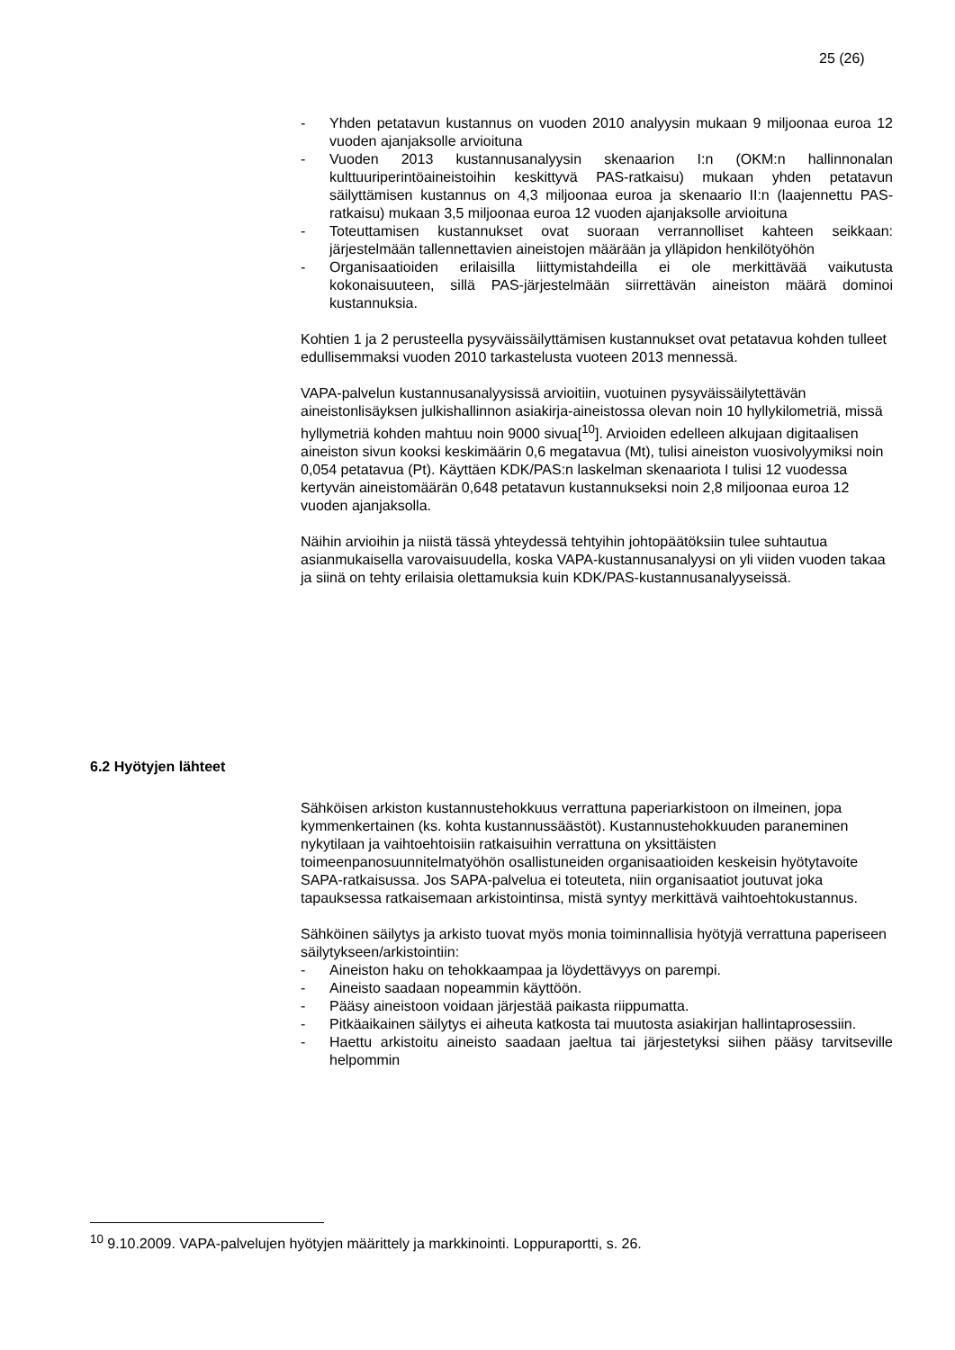25 (26)
- Yhden petatavun kustannus on vuoden 2010 analyysin mukaan 9 miljoonaa euroa 12 vuoden ajanjaksolle arvioituna
- Vuoden 2013 kustannusanalyysin skenaarion I:n (OKM:n hallinnonalan kulttuuriperintöaineistoihin keskittyvä PAS-ratkaisu) mukaan yhden petatavun säilyttämisen kustannus on 4,3 miljoonaa euroa ja skenaario II:n (laajennettu PAS-ratkaisu) mukaan 3,5 miljoonaa euroa 12 vuoden ajanjaksolle arvioituna
- Toteuttamisen kustannukset ovat suoraan verrannolliset kahteen seikkaan: järjestelmään tallennettavien aineistojen määrään ja ylläpidon henkilötyöhön
- Organisaatioiden erilaisilla liittymistahdeilla ei ole merkittävää vaikutusta kokonaisuuteen, sillä PAS-järjestelmään siirrettävän aineiston määrä dominoi kustannuksia.
Kohtien 1 ja 2 perusteella pysyväissäilyttämisen kustannukset ovat petatavua kohden tulleet edullisemmaksi vuoden 2010 tarkastelusta vuoteen 2013 mennessä.
VAPA-palvelun kustannusanalyysissä arvioitiin, vuotuinen pysyväissäilytettävän aineistonlisäyksen julkishallinnon asiakirja-aineistossa olevan noin 10 hyllykilometriä, missä hyllymetriä kohden mahtuu noin 9000 sivua[<sup>10</sup>]. Arvioiden edelleen alkujaan digitaalisen aineiston sivun kooksi keskimäärin 0,6 megatavua (Mt), tulisi aineiston vuosivolyymiksi noin 0,054 petatavua (Pt). Käyttäen KDK/PAS:n laskelman skenaariota I tulisi 12 vuodessa kertyvän aineistomäärän 0,648 petatavun kustannukseksi noin 2,8 miljoonaa euroa 12 vuoden ajanjaksolla.
Näihin arvioihin ja niistä tässä yhteydessä tehtyihin johtopäätöksiin tulee suhtautua asianmukaisella varovaisuudella, koska VAPA-kustannusanalyysi on yli viiden vuoden takaa ja siinä on tehty erilaisia olettamuksia kuin KDK/PAS-kustannusanalyyseissä.
6.2 Hyötyjen lähteet
Sähköisen arkiston kustannustehokkuus verrattuna paperiarkistoon on ilmeinen, jopa kymmenkertainen (ks. kohta kustannussäästöt). Kustannustehokkuuden paraneminen nykytilaan ja vaihtoehtoisiin ratkaisuihin verrattuna on yksittäisten toimeenpanosuunnitelmatyöhön osallistuneiden organisaatioiden keskeisin hyötytavoite SAPA-ratkaisussa. Jos SAPA-palvelua ei toteuteta, niin organisaatiot joutuvat joka tapauksessa ratkaisemaan arkistointinsa, mistä syntyy merkittävä vaihtoehtokustannus.
Sähköinen säilytys ja arkisto tuovat myös monia toiminnallisia hyötyjä verrattuna paperiseen säilytykseen/arkistointiin:
- Aineiston haku on tehokkaampaa ja löydettävyys on parempi.
- Aineisto saadaan nopeammin käyttöön.
- Pääsy aineistoon voidaan järjestää paikasta riippumatta.
- Pitkäaikainen säilytys ei aiheuta katkosta tai muutosta asiakirjan hallintaprosessiin.
- Haettu arkistoitu aineisto saadaan jaeltua tai järjestetyksi siihen pääsy tarvitseville helpommin
<sup>10</sup> 9.10.2009. VAPA-palvelujen hyötyjen määrittely ja markkinointi. Loppuraportti, s. 26.